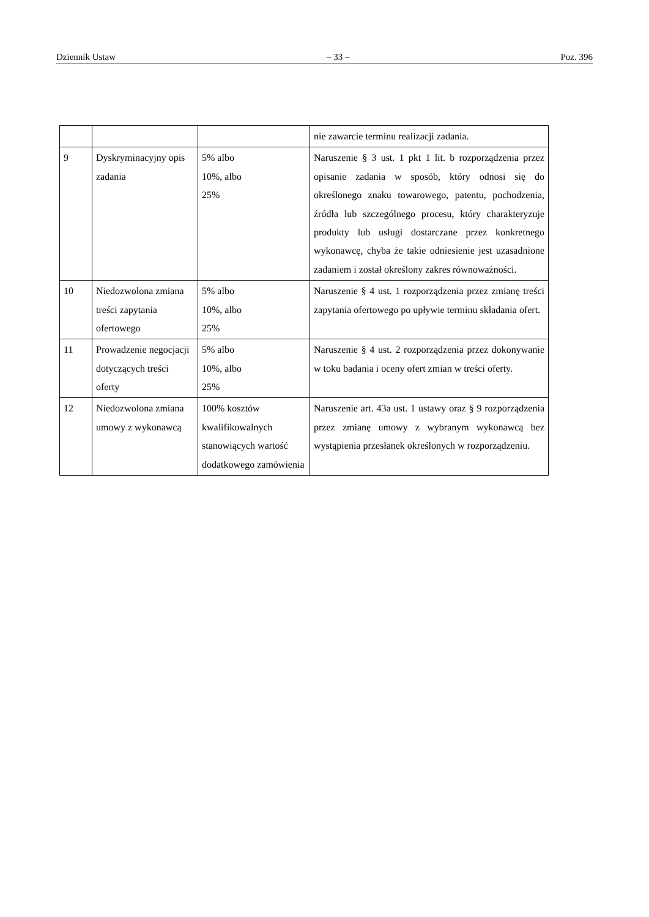Dziennik Ustaw – 33 – Poz. 396
| | | | nie zawarcie terminu realizacji zadania. |
| 9 | Dyskryminacyjny opis zadania | 5% albo 10%, albo 25% | Naruszenie § 3 ust. 1 pkt 1 lit. b rozporządzenia przez opisanie zadania w sposób, który odnosi się do określonego znaku towarowego, patentu, pochodzenia, źródła lub szczególnego procesu, który charakteryzuje produkty lub usługi dostarczane przez konkretnego wykonawcę, chyba że takie odniesienie jest uzasadnione zadaniem i został określony zakres równoważności. |
| 10 | Niedozwolona zmiana treści zapytania ofertowego | 5% albo 10%, albo 25% | Naruszenie § 4 ust. 1 rozporządzenia przez zmianę treści zapytania ofertowego po upływie terminu składania ofert. |
| 11 | Prowadzenie negocjacji dotyczących treści oferty | 5% albo 10%, albo 25% | Naruszenie § 4 ust. 2 rozporządzenia przez dokonywanie w toku badania i oceny ofert zmian w treści oferty. |
| 12 | Niedozwolona zmiana umowy z wykonawcą | 100% kosztów kwalifikowalnych stanowiących wartość dodatkowego zamówienia | Naruszenie art. 43a ust. 1 ustawy oraz § 9 rozporządzenia przez zmianę umowy z wybranym wykonawcą bez wystąpienia przesłanek określonych w rozporządzeniu. |